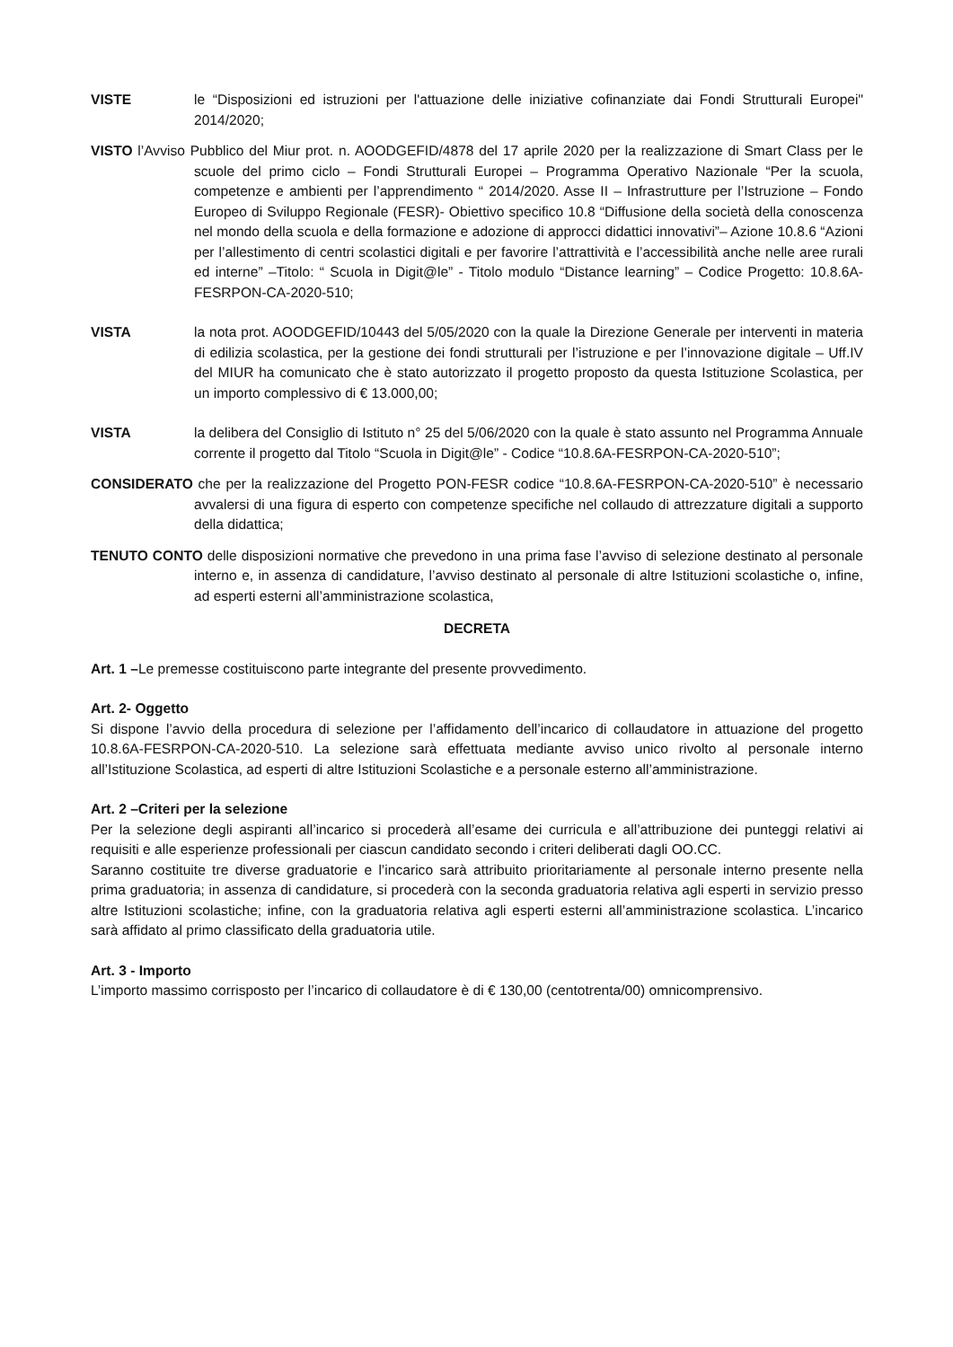VISTE le “Disposizioni ed istruzioni per l'attuazione delle iniziative cofinanziate dai Fondi Strutturali Europei" 2014/2020;
VISTO l’Avviso Pubblico del Miur prot. n. AOODGEFID/4878 del 17 aprile 2020 per la realizzazione di Smart Class per le scuole del primo ciclo – Fondi Strutturali Europei – Programma Operativo Nazionale “Per la scuola, competenze e ambienti per l’apprendimento “ 2014/2020. Asse II – Infrastrutture per l’Istruzione – Fondo Europeo di Sviluppo Regionale (FESR)- Obiettivo specifico 10.8 “Diffusione della società della conoscenza nel mondo della scuola e della formazione e adozione di approcci didattici innovativi”– Azione 10.8.6 “Azioni per l’allestimento di centri scolastici digitali e per favorire l’attrattività e l’accessibilità anche nelle aree rurali ed interne” –Titolo: “ Scuola in Digit@le” - Titolo modulo “Distance learning” – Codice Progetto: 10.8.6A-FESRPON-CA-2020-510;
VISTA la nota prot. AOODGEFID/10443 del 5/05/2020 con la quale la Direzione Generale per interventi in materia di edilizia scolastica, per la gestione dei fondi strutturali per l’istruzione e per l’innovazione digitale – Uff.IV del MIUR ha comunicato che è stato autorizzato il progetto proposto da questa Istituzione Scolastica, per un importo complessivo di € 13.000,00;
VISTA la delibera del Consiglio di Istituto n° 25 del 5/06/2020 con la quale è stato assunto nel Programma Annuale corrente il progetto dal Titolo “Scuola in Digit@le” - Codice “10.8.6A-FESRPON-CA-2020-510”;
CONSIDERATO che per la realizzazione del Progetto PON-FESR codice “10.8.6A-FESRPON-CA-2020-510” è necessario avvalersi di una figura di esperto con competenze specifiche nel collaudo di attrezzature digitali a supporto della didattica;
TENUTO CONTO delle disposizioni normative che prevedono in una prima fase l’avviso di selezione destinato al personale interno e, in assenza di candidature, l’avviso destinato al personale di altre Istituzioni scolastiche o, infine, ad esperti esterni all’amministrazione scolastica,
DECRETA
Art. 1 –Le premesse costituiscono parte integrante del presente provvedimento.
Art. 2- Oggetto
Si dispone l’avvio della procedura di selezione per l’affidamento dell’incarico di collaudatore in attuazione del progetto 10.8.6A-FESRPON-CA-2020-510. La selezione sarà effettuata mediante avviso unico rivolto al personale interno all’Istituzione Scolastica, ad esperti di altre Istituzioni Scolastiche e a personale esterno all’amministrazione.
Art. 2 –Criteri per la selezione
Per la selezione degli aspiranti all’incarico si procederà all’esame dei curricula e all’attribuzione dei punteggi relativi ai requisiti e alle esperienze professionali per ciascun candidato secondo i criteri deliberati dagli OO.CC.
Saranno costituite tre diverse graduatorie e l’incarico sarà attribuito prioritariamente al personale interno presente nella prima graduatoria; in assenza di candidature, si procederà con la seconda graduatoria relativa agli esperti in servizio presso altre Istituzioni scolastiche; infine, con la graduatoria relativa agli esperti esterni all’amministrazione scolastica. L’incarico sarà affidato al primo classificato della graduatoria utile.
Art. 3 - Importo
L’importo massimo corrisposto per l’incarico di collaudatore è di € 130,00 (centotrenta/00) omnicomprensivo.